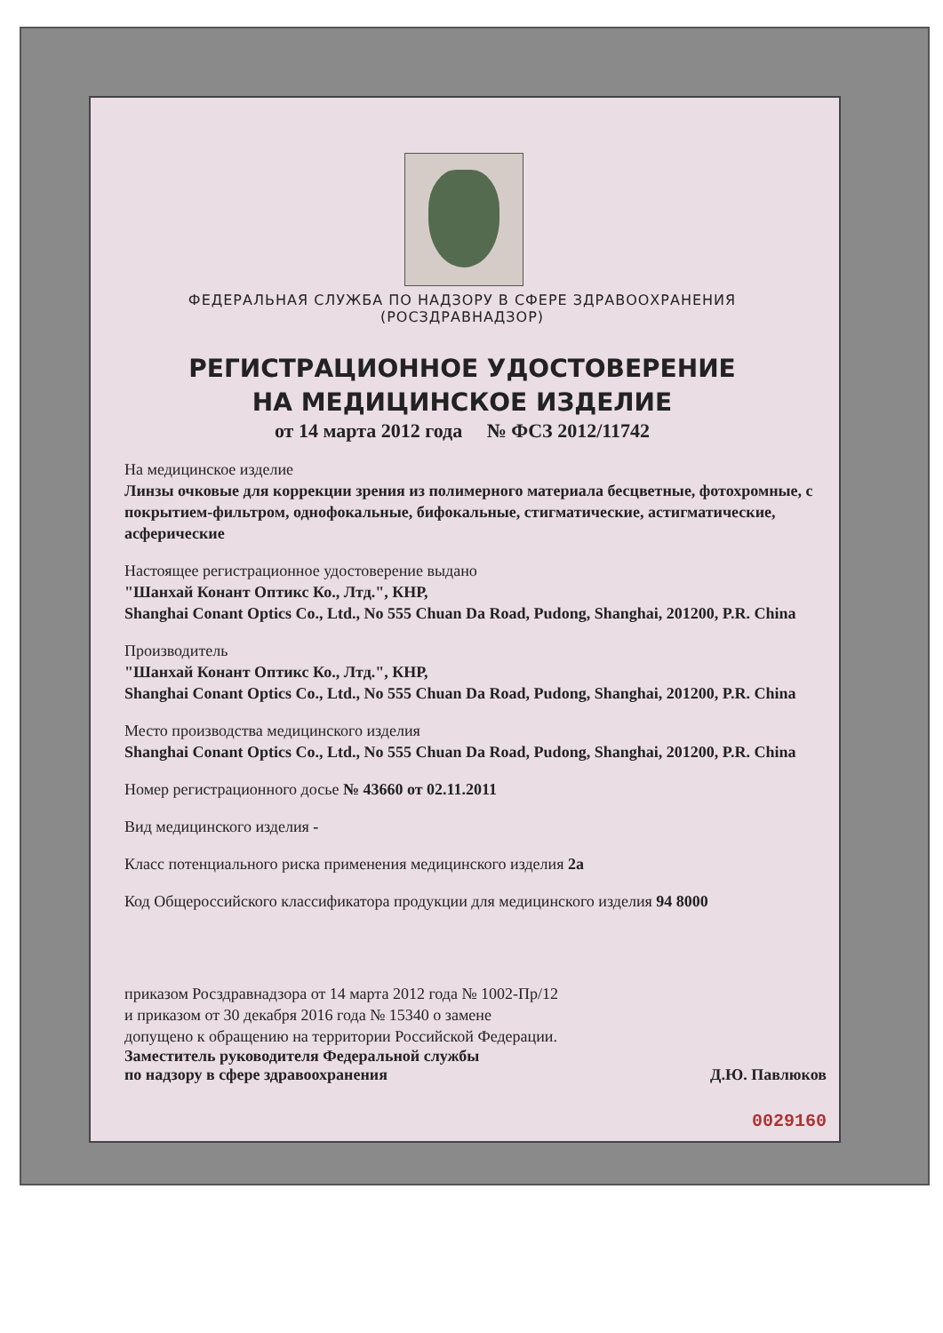ФЕДЕРАЛЬНАЯ СЛУЖБА ПО НАДЗОРУ В СФЕРЕ ЗДРАВООХРАНЕНИЯ
(РОСЗДРАВНАДЗОР)
РЕГИСТРАЦИОННОЕ УДОСТОВЕРЕНИЕ
НА МЕДИЦИНСКОЕ ИЗДЕЛИЕ
от 14 марта 2012 года № ФСЗ 2012/11742
На медицинское изделие
Линзы очковые для коррекции зрения из полимерного материала бесцветные, фотохромные, с покрытием-фильтром, однофокальные, бифокальные, стигматические, астигматические, асферические
Настоящее регистрационное удостоверение выдано
"Шанхай Конант Оптикс Ко., Лтд.", КНР,
Shanghai Conant Optics Co., Ltd., No 555 Chuan Da Road, Pudong, Shanghai, 201200, P.R. China
Производитель
"Шанхай Конант Оптикс Ко., Лтд.", КНР,
Shanghai Conant Optics Co., Ltd., No 555 Chuan Da Road, Pudong, Shanghai, 201200, P.R. China
Место производства медицинского изделия
Shanghai Conant Optics Co., Ltd., No 555 Chuan Da Road, Pudong, Shanghai, 201200, P.R. China
Номер регистрационного досье № 43660 от 02.11.2011
Вид медицинского изделия -
Класс потенциального риска применения медицинского изделия 2а
Код Общероссийского классификатора продукции для медицинского изделия 94 8000
приказом Росздравнадзора от 14 марта 2012 года № 1002-Пр/12
и приказом от 30 декабря 2016 года № 15340 о замене
допущено к обращению на территории Российской Федерации.
Заместитель руководителя Федеральной службы
по надзору в сфере здравоохранения Д.Ю. Павлюков
0029160